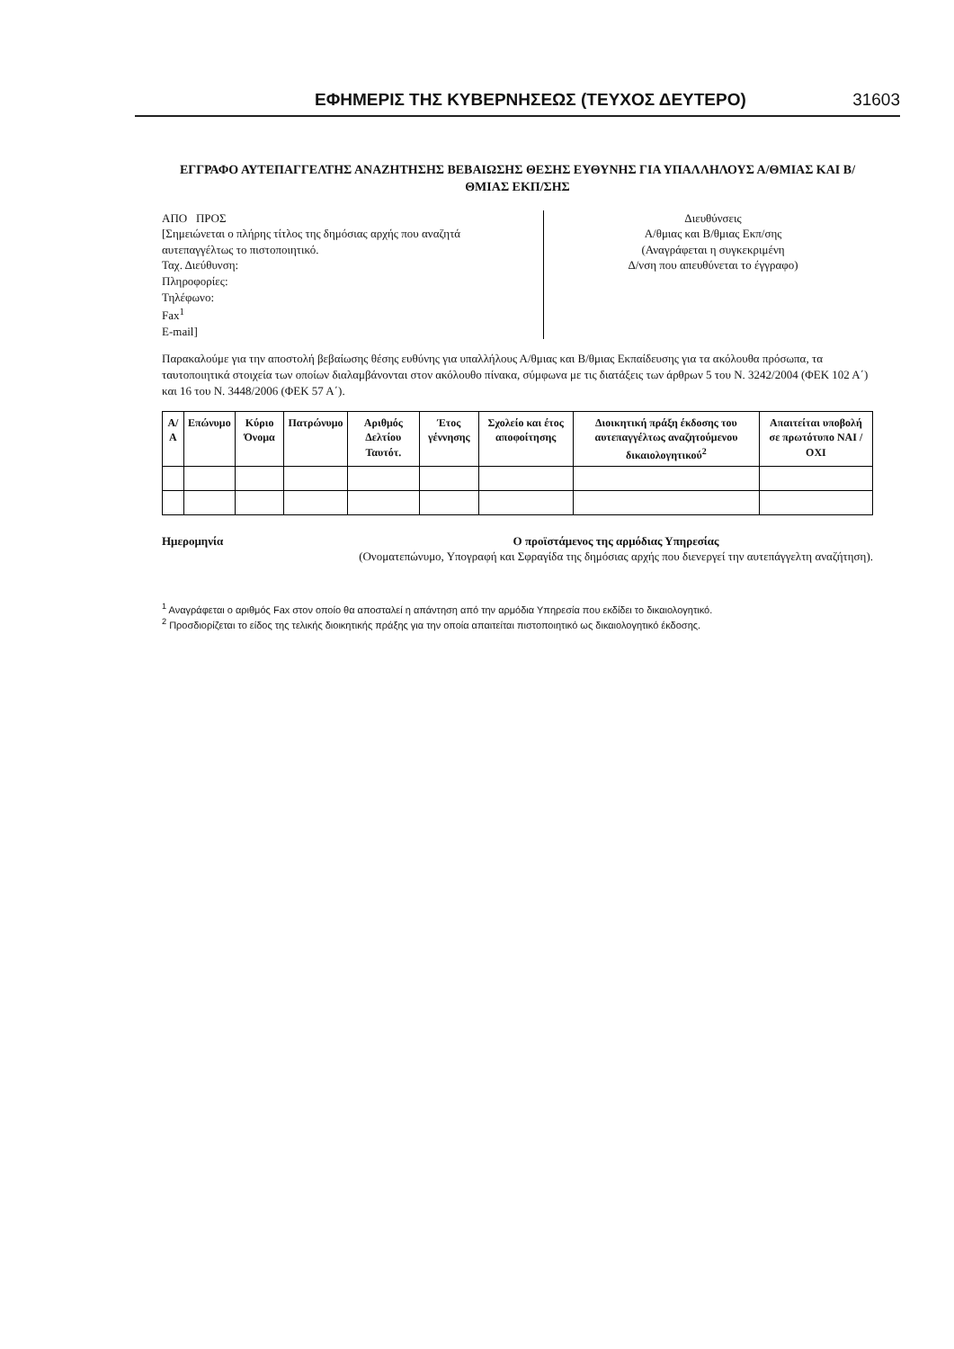ΕΦΗΜΕΡΙΣ ΤΗΣ ΚΥΒΕΡΝΗΣΕΩΣ (ΤΕΥΧΟΣ ΔΕΥΤΕΡΟ) 31603
ΕΓΓΡΑΦΟ ΑΥΤΕΠΑΓΓΕΛΤΗΣ ΑΝΑΖΗΤΗΣΗΣ ΒΕΒΑΙΩΣΗΣ ΘΕΣΗΣ ΕΥΘΥΝΗΣ ΓΙΑ ΥΠΑΛΛΗΛΟΥΣ Α/ΘΜΙΑΣ ΚΑΙ Β/ΘΜΙΑΣ ΕΚΠ/ΣΗΣ
ΑΠΟ ΠΡΟΣ
[Σημειώνεται ο πλήρης τίτλος της δημόσιας αρχής που αναζητά αυτεπαγγέλτως το πιστοποιητικό.
Ταχ. Διεύθυνση:
Πληροφορίες:
Τηλέφωνο:
Fax<sup>1</sup>
E-mail]
Διευθύνσεις
Α/θμιας και Β/θμιας Εκπ/σης
(Αναγράφεται η συγκεκριμένη
Δ/νση που απευθύνεται το έγγραφο)
Παρακαλούμε για την αποστολή βεβαίωσης θέσης ευθύνης για υπαλλήλους Α/θμιας και Β/θμιας Εκπαίδευσης για τα ακόλουθα πρόσωπα, τα ταυτοποιητικά στοιχεία των οποίων διαλαμβάνονται στον ακόλουθο πίνακα, σύμφωνα με τις διατάξεις των άρθρων 5 του Ν. 3242/2004 (ΦΕΚ 102 Α΄) και 16 του Ν. 3448/2006 (ΦΕΚ 57 Α΄).
| Α/Α | Επώνυμο | Κύριο Όνομα | Πατρώνυμο | Αριθμός Δελτίου Ταυτότ. | Έτος γέννησης | Σχολείο και έτος αποφοίτησης | Διοικητική πράξη έκδοσης του αυτεπαγγέλτως αναζητούμενου δικαιολογητικού<sup>2</sup> | Απαιτείται υποβολή σε πρωτότυπο ΝΑΙ / ΟΧΙ |
| --- | --- | --- | --- | --- | --- | --- | --- | --- |
Ημερομηνία Ο προϊστάμενος της αρμόδιας Υπηρεσίας
(Ονοματεπώνυμο, Υπογραφή και Σφραγίδα της δημόσιας αρχής που διενεργεί την αυτεπάγγελτη αναζήτηση).
<sup>1</sup> Αναγράφεται ο αριθμός Fax στον οποίο θα αποσταλεί η απάντηση από την αρμόδια Υπηρεσία που εκδίδει το δικαιολογητικό.
<sup>2</sup> Προσδιορίζεται το είδος της τελικής διοικητικής πράξης για την οποία απαιτείται πιστοποιητικό ως δικαιολογητικό έκδοσης.